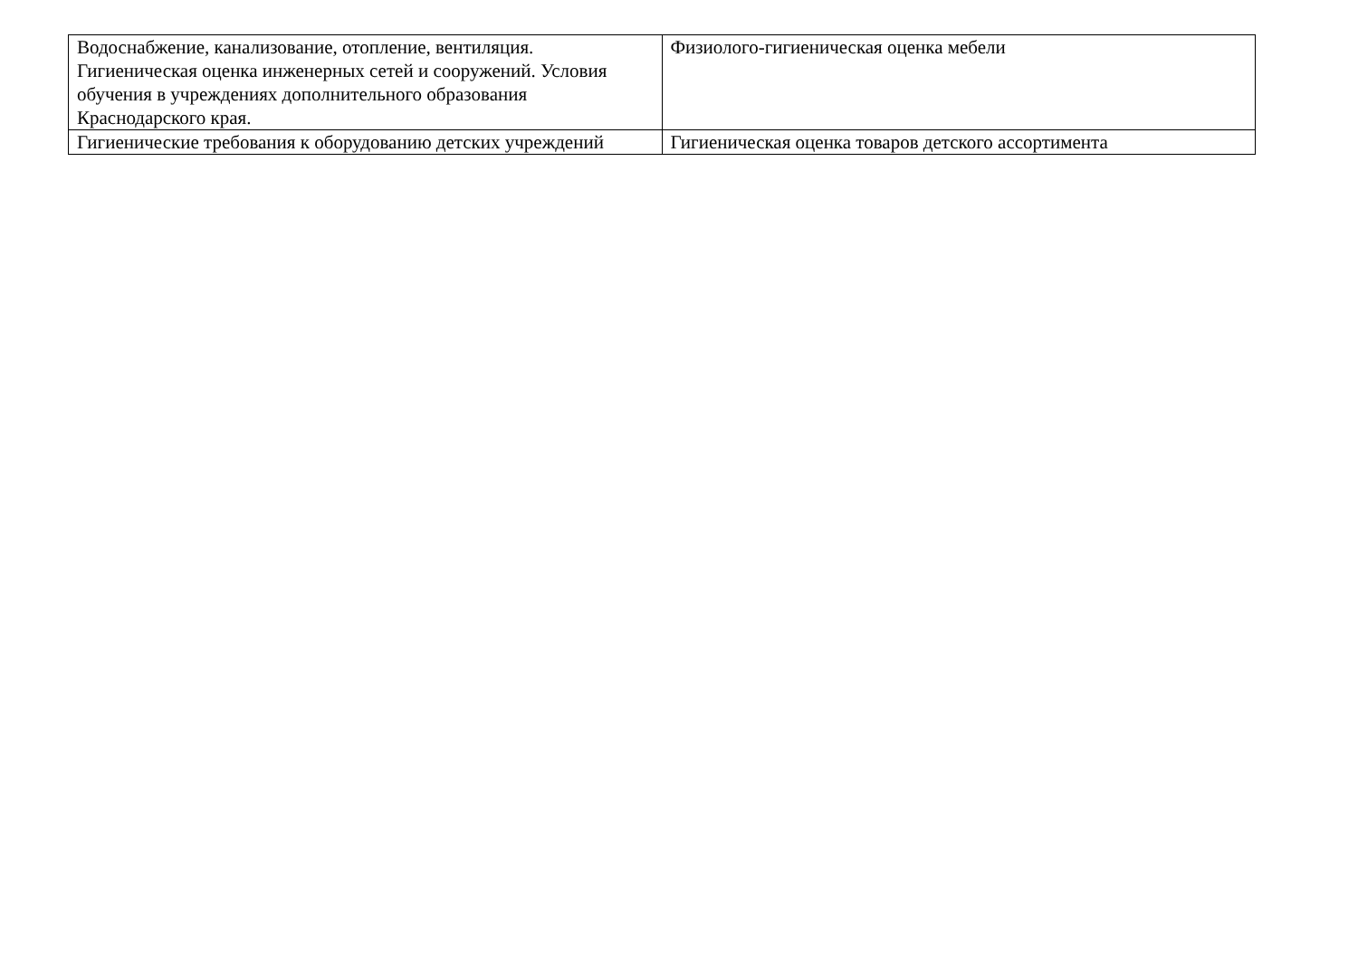| Водоснабжение, канализование, отопление, вентиляция. Гигиеническая оценка инженерных сетей и сооружений. Условия обучения в учреждениях дополнительного образования Краснодарского края. | Физиолого-гигиеническая оценка мебели |
| Гигиенические требования к оборудованию детских учреждений | Гигиеническая оценка товаров детского ассортимента |